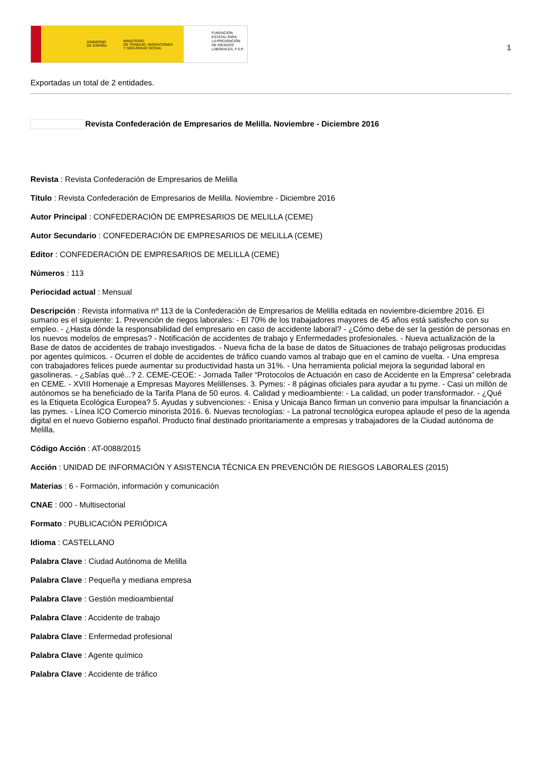GOBIERNO
DE ESPAÑA
MINISTERIO
DE TRABAJO, MIGRACIONES
Y SEGURIDAD SOCIAL
FUNDACIÓN
ESTATAL PARA
LA PREVENCIÓN
DE RIESGOS
LABORALES, F.S.P.
1
Exportadas un total de 2 entidades.
Revista Confederación de Empresarios de Melilla. Noviembre - Diciembre 2016
Revista : Revista Confederación de Empresarios de Melilla
Título : Revista Confederación de Empresarios de Melilla. Noviembre - Diciembre 2016
Autor Principal : CONFEDERACIÓN DE EMPRESARIOS DE MELILLA (CEME)
Autor Secundario : CONFEDERACIÓN DE EMPRESARIOS DE MELILLA (CEME)
Editor : CONFEDERACIÓN DE EMPRESARIOS DE MELILLA (CEME)
Números : 113
Periocidad actual : Mensual
Descripción : Revista informativa nº 113 de la Confederación de Empresarios de Melilla editada en noviembre-diciembre 2016. El sumario es el siguiente: 1. Prevención de riegos laborales: - El 70% de los trabajadores mayores de 45 años está satisfecho con su empleo. - ¿Hasta dónde la responsabilidad del empresario en caso de accidente laboral? - ¿Cómo debe de ser la gestión de personas en los nuevos modelos de empresas? - Notificación de accidentes de trabajo y Enfermedades profesionales. - Nueva actualización de la Base de datos de accidentes de trabajo investigados. - Nueva ficha de la base de datos de Situaciones de trabajo peligrosas producidas por agentes químicos. - Ocurren el doble de accidentes de tráfico cuando vamos al trabajo que en el camino de vuelta. - Una empresa con trabajadores felices puede aumentar su productividad hasta un 31%. - Una herramienta policial mejora la seguridad laboral en gasolineras. - ¿Sabías qué...? 2. CEME-CEOE: - Jornada Taller “Protocolos de Actuación en caso de Accidente en la Empresa” celebrada en CEME. - XVIII Homenaje a Empresas Mayores Melillenses. 3. Pymes: - 8 páginas oficiales para ayudar a tu pyme. - Casi un millón de autónomos se ha beneficiado de la Tarifa Plana de 50 euros. 4. Calidad y medioambiente: - La calidad, un poder transformador. - ¿Qué es la Etiqueta Ecológica Europea? 5. Ayudas y subvenciones: - Enisa y Unicaja Banco firman un convenio para impulsar la financiación a las pymes. - Línea ICO Comercio minorista 2016. 6. Nuevas tecnologías: - La patronal tecnológica europea aplaude el peso de la agenda digital en el nuevo Gobierno español. Producto final destinado prioritariamente a empresas y trabajadores de la Ciudad autónoma de Melilla.
Código Acción : AT-0088/2015
Acción : UNIDAD DE INFORMACIÓN Y ASISTENCIA TÉCNICA EN PREVENCIÓN DE RIESGOS LABORALES (2015)
Materias : 6 - Formación, información y comunicación
CNAE : 000 - Multisectorial
Formato : PUBLICACIÓN PERIÓDICA
Idioma : CASTELLANO
Palabra Clave : Ciudad Autónoma de Melilla
Palabra Clave : Pequeña y mediana empresa
Palabra Clave : Gestión medioambiental
Palabra Clave : Accidente de trabajo
Palabra Clave : Enfermedad profesional
Palabra Clave : Agente químico
Palabra Clave : Accidente de tráfico